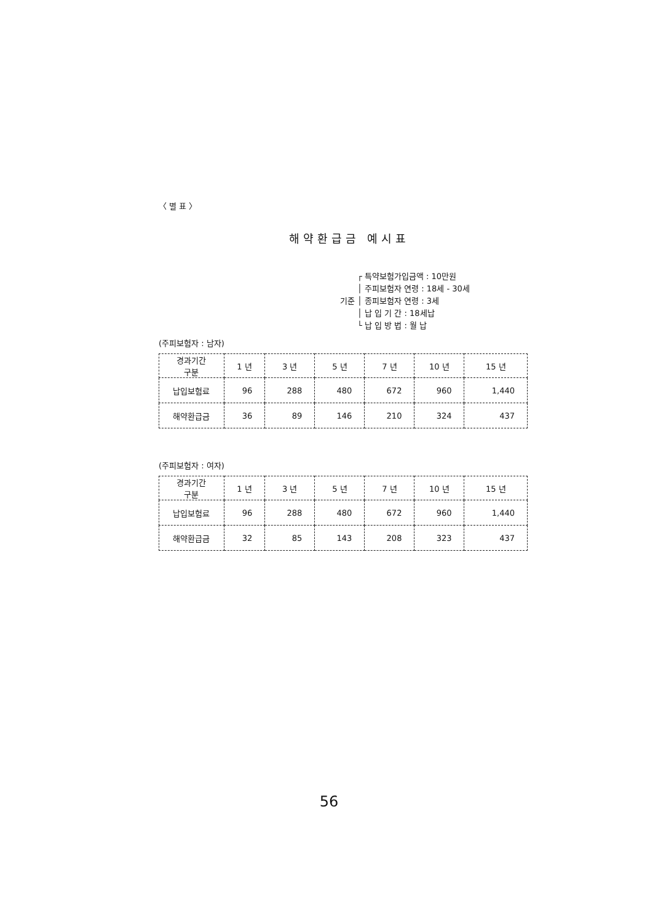〈 별 표 〉
해약환급금 예시표
기준
┌ 특약보험가입금액 : 10만원
│ 주피보험자 연령 : 18세 - 30세
│ 종피보험자 연령 : 3세
│ 납 입 기 간 : 18세납
└ 납 입 방 법 : 월 납
(주피보험자 : 남자)
| 경과기간 구분 | 1 년 | 3 년 | 5 년 | 7 년 | 10 년 | 15 년 |
| --- | --- | --- | --- | --- | --- | --- |
| 납입보험료 | 96 | 288 | 480 | 672 | 960 | 1,440 |
| 해약환급금 | 36 | 89 | 146 | 210 | 324 | 437 |
(주피보험자 : 여자)
| 경과기간 구분 | 1 년 | 3 년 | 5 년 | 7 년 | 10 년 | 15 년 |
| --- | --- | --- | --- | --- | --- | --- |
| 납입보험료 | 96 | 288 | 480 | 672 | 960 | 1,440 |
| 해약환급금 | 32 | 85 | 143 | 208 | 323 | 437 |
56